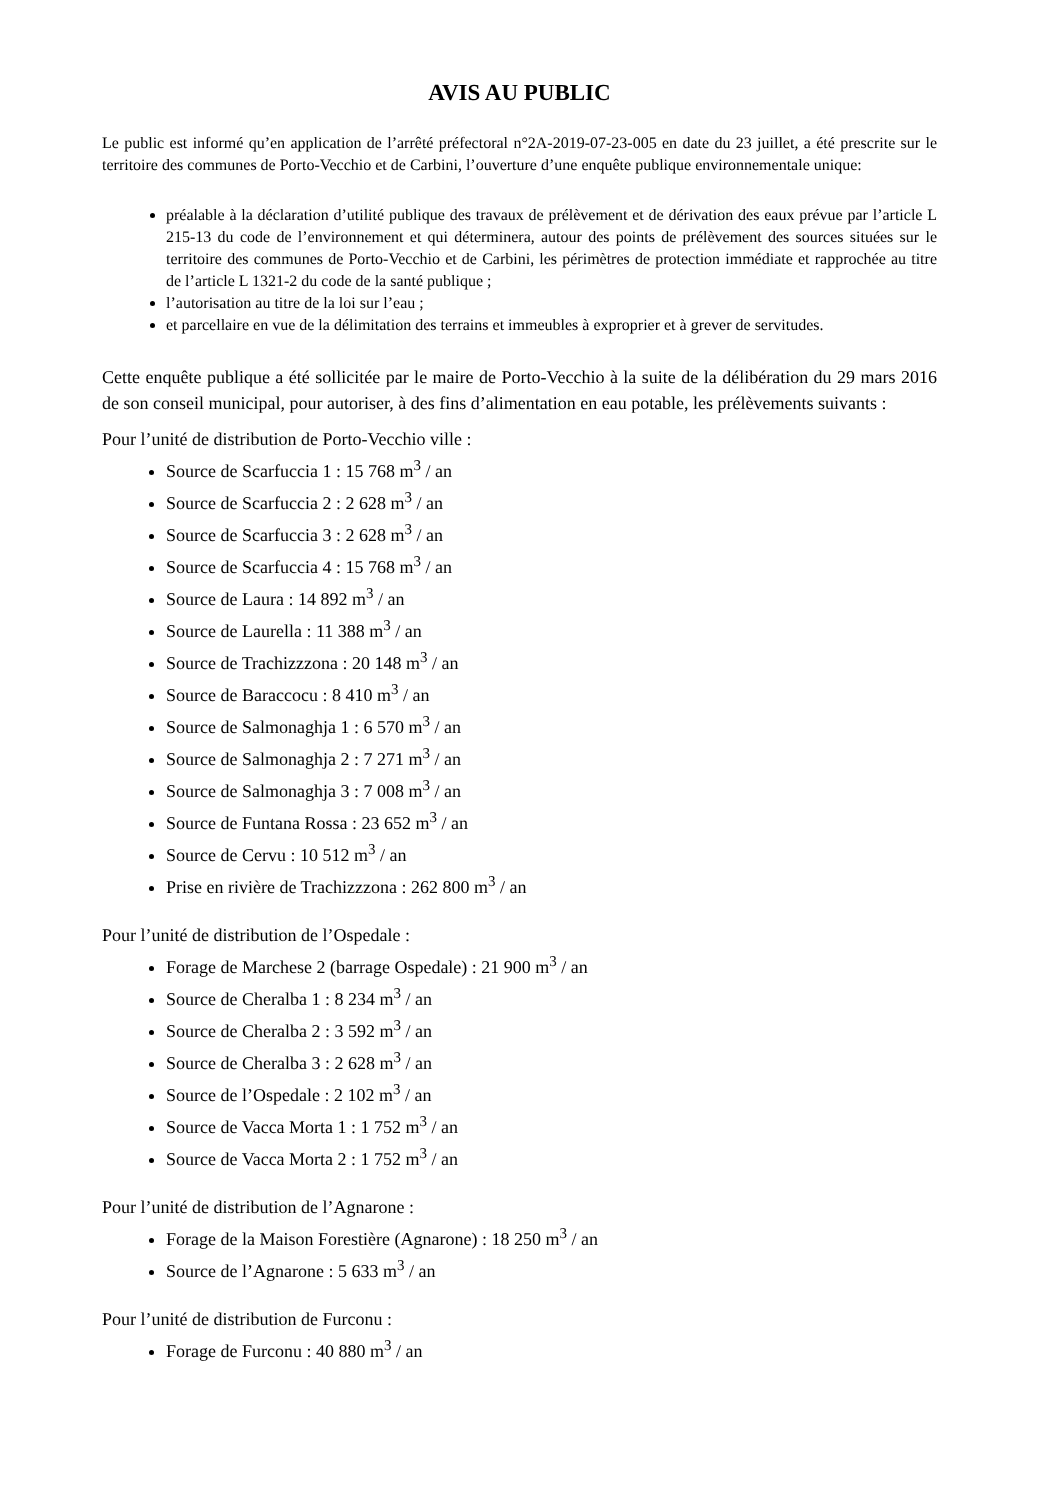AVIS AU PUBLIC
Le public est informé qu’en application de l’arrêté préfectoral n°2A-2019-07-23-005 en date du 23 juillet, a été prescrite sur le territoire des communes de Porto-Vecchio et de Carbini, l’ouverture d’une enquête publique environnementale unique:
préalable à la déclaration d’utilité publique des travaux de prélèvement et de dérivation des eaux prévue par l’article L 215-13 du code de l’environnement et qui déterminera, autour des points de prélèvement des sources situées sur le territoire des communes de Porto-Vecchio et de Carbini, les périmètres de protection immédiate et rapprochée au titre de l’article L 1321-2 du code de la santé publique ;
l’autorisation au titre de la loi sur l’eau ;
et parcellaire en vue de la délimitation des terrains et immeubles à exproprier et à grever de servitudes.
Cette enquête publique a été sollicitée par le maire de Porto-Vecchio à la suite de la délibération du 29 mars 2016 de son conseil municipal, pour autoriser, à des fins d’alimentation en eau potable, les prélèvements suivants :
Pour l’unité de distribution de Porto-Vecchio ville :
Source de Scarfuccia 1 : 15 768 m<sup>3</sup> / an
Source de Scarfuccia 2 : 2 628 m<sup>3</sup> / an
Source de Scarfuccia 3 : 2 628 m<sup>3</sup> / an
Source de Scarfuccia 4 : 15 768 m<sup>3</sup> / an
Source de Laura : 14 892 m<sup>3</sup> / an
Source de Laurella : 11 388 m<sup>3</sup> / an
Source de Trachizzzona : 20 148 m<sup>3</sup> / an
Source de Baraccocu : 8 410 m<sup>3</sup> / an
Source de Salmonaghja 1 : 6 570 m<sup>3</sup> / an
Source de Salmonaghja 2 : 7 271 m<sup>3</sup> / an
Source de Salmonaghja 3 : 7 008 m<sup>3</sup> / an
Source de Funtana Rossa : 23 652 m<sup>3</sup> / an
Source de Cervu : 10 512 m<sup>3</sup> / an
Prise en rivière de Trachizzzona : 262 800 m<sup>3</sup> / an
Pour l’unité de distribution de l’Ospedale :
Forage de Marchese 2 (barrage Ospedale) : 21 900 m<sup>3</sup> / an
Source de Cheralba 1 : 8 234 m<sup>3</sup> / an
Source de Cheralba 2 : 3 592 m<sup>3</sup> / an
Source de Cheralba 3 : 2 628 m<sup>3</sup> / an
Source de l’Ospedale : 2 102 m<sup>3</sup> / an
Source de Vacca Morta 1 : 1 752 m<sup>3</sup> / an
Source de Vacca Morta 2 : 1 752 m<sup>3</sup> / an
Pour l’unité de distribution de l’Agnarone :
Forage de la Maison Forestière (Agnarone) : 18 250 m<sup>3</sup> / an
Source de l’Agnarone : 5 633 m<sup>3</sup> / an
Pour l’unité de distribution de Furconu :
Forage de Furconu : 40 880 m<sup>3</sup> / an